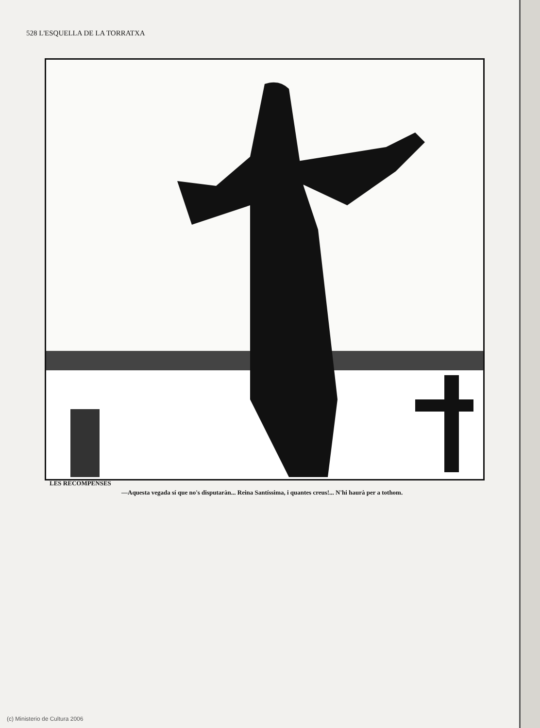528 L'ESQUELLA DE LA TORRATXA
LES RECOMPENSES
—Aquesta vegada sí que no's disputaràn... Reina Santíssima, i quantes creus!... N'hi haurà per a tothom.
(c) Ministerio de Cultura 2006